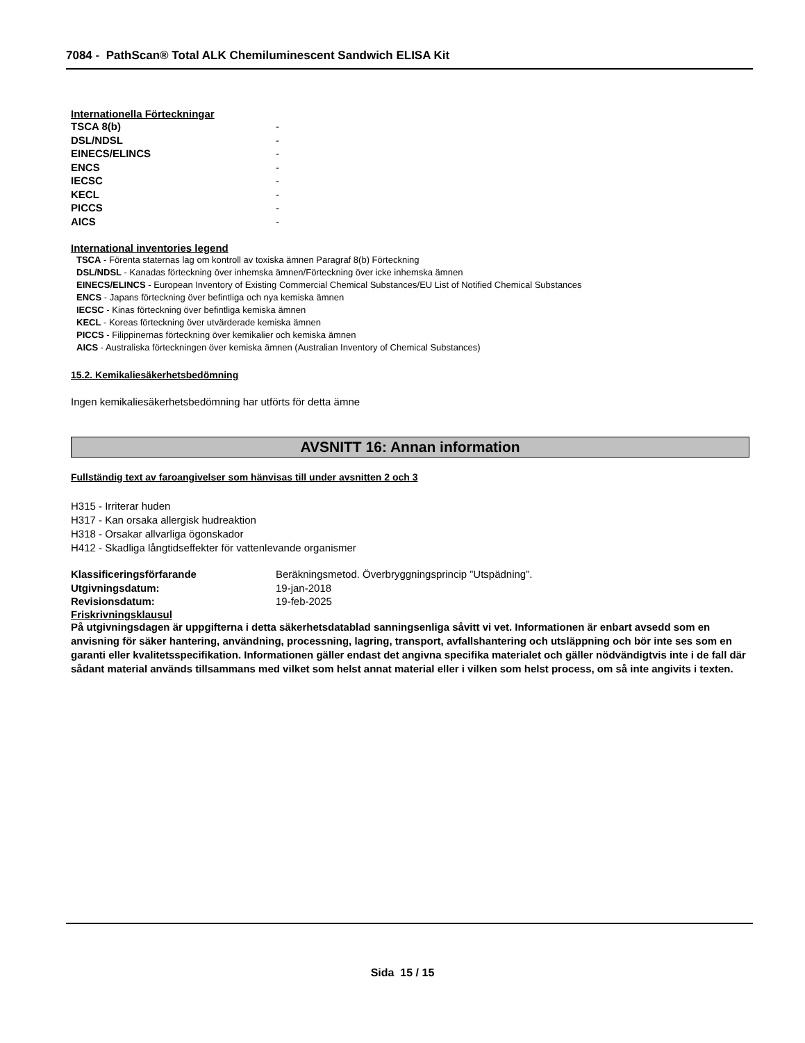7084 - PathScan® Total ALK Chemiluminescent Sandwich ELISA Kit
Internationella Förteckningar
| TSCA 8(b) | - |
| DSL/NDSL | - |
| EINECS/ELINCS | - |
| ENCS | - |
| IECSC | - |
| KECL | - |
| PICCS | - |
| AICS | - |
International inventories legend
TSCA - Förenta staternas lag om kontroll av toxiska ämnen Paragraf 8(b) Förteckning
DSL/NDSL - Kanadas förteckning över inhemska ämnen/Förteckning över icke inhemska ämnen
EINECS/ELINCS - European Inventory of Existing Commercial Chemical Substances/EU List of Notified Chemical Substances
ENCS - Japans förteckning över befintliga och nya kemiska ämnen
IECSC - Kinas förteckning över befintliga kemiska ämnen
KECL - Koreas förteckning över utvärderade kemiska ämnen
PICCS - Filippinernas förteckning över kemikalier och kemiska ämnen
AICS - Australiska förteckningen över kemiska ämnen (Australian Inventory of Chemical Substances)
15.2. Kemikaliesäkerhetsbedömning
Ingen kemikaliesäkerhetsbedömning har utförts för detta ämne
AVSNITT 16: Annan information
Fullständig text av faroangivelser som hänvisas till under avsnitten 2 och 3
H315 - Irriterar huden
H317 - Kan orsaka allergisk hudreaktion
H318 - Orsakar allvarliga ögonskador
H412 - Skadliga långtidseffekter för vattenlevande organismer
| Klassificeringsförfarande | Beräkningsmetod. Överbryggningsprincip ”Utspädning”. |
| Utgivningsdatum: | 19-jan-2018 |
| Revisionsdatum: | 19-feb-2025 |
Friskrivningsklausul
På utgivningsdagen är uppgifterna i detta säkerhetsdatablad sanningsenliga såvitt vi vet. Informationen är enbart avsedd som en anvisning för säker hantering, användning, processning, lagring, transport, avfallshantering och utsläppning och bör inte ses som en garanti eller kvalitetsspecifikation. Informationen gäller endast det angivna specifika materialet och gäller nödvändigtvis inte i de fall där sådant material används tillsammans med vilket som helst annat material eller i vilken som helst process, om så inte angivits i texten.
Sida 15 / 15